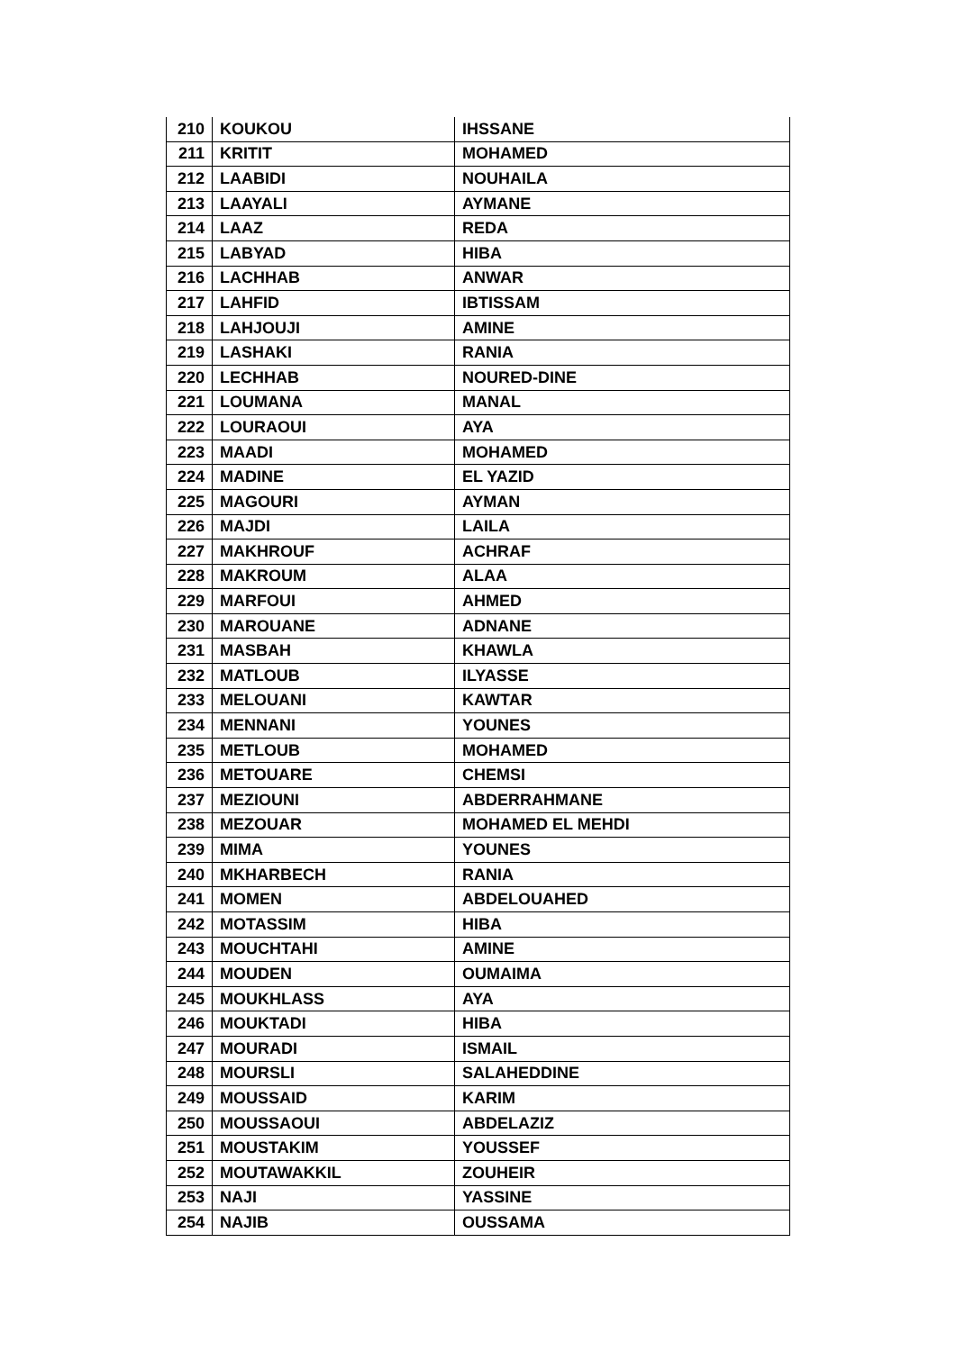| 210 | KOUKOU | IHSSANE |
| 211 | KRITIT | MOHAMED |
| 212 | LAABIDI | NOUHAILA |
| 213 | LAAYALI | AYMANE |
| 214 | LAAZ | REDA |
| 215 | LABYAD | HIBA |
| 216 | LACHHAB | ANWAR |
| 217 | LAHFID | IBTISSAM |
| 218 | LAHJOUJI | AMINE |
| 219 | LASHAKI | RANIA |
| 220 | LECHHAB | NOURED-DINE |
| 221 | LOUMANA | MANAL |
| 222 | LOURAOUI | AYA |
| 223 | MAADI | MOHAMED |
| 224 | MADINE | EL YAZID |
| 225 | MAGOURI | AYMAN |
| 226 | MAJDI | LAILA |
| 227 | MAKHROUF | ACHRAF |
| 228 | MAKROUM | ALAA |
| 229 | MARFOUI | AHMED |
| 230 | MAROUANE | ADNANE |
| 231 | MASBAH | KHAWLA |
| 232 | MATLOUB | ILYASSE |
| 233 | MELOUANI | KAWTAR |
| 234 | MENNANI | YOUNES |
| 235 | METLOUB | MOHAMED |
| 236 | METOUARE | CHEMSI |
| 237 | MEZIOUNI | ABDERRAHMANE |
| 238 | MEZOUAR | MOHAMED EL MEHDI |
| 239 | MIMA | YOUNES |
| 240 | MKHARBECH | RANIA |
| 241 | MOMEN | ABDELOUAHED |
| 242 | MOTASSIM | HIBA |
| 243 | MOUCHTAHI | AMINE |
| 244 | MOUDEN | OUMAIMA |
| 245 | MOUKHLASS | AYA |
| 246 | MOUKTADI | HIBA |
| 247 | MOURADI | ISMAIL |
| 248 | MOURSLI | SALAHEDDINE |
| 249 | MOUSSAID | KARIM |
| 250 | MOUSSAOUI | ABDELAZIZ |
| 251 | MOUSTAKIM | YOUSSEF |
| 252 | MOUTAWAKKIL | ZOUHEIR |
| 253 | NAJI | YASSINE |
| 254 | NAJIB | OUSSAMA |